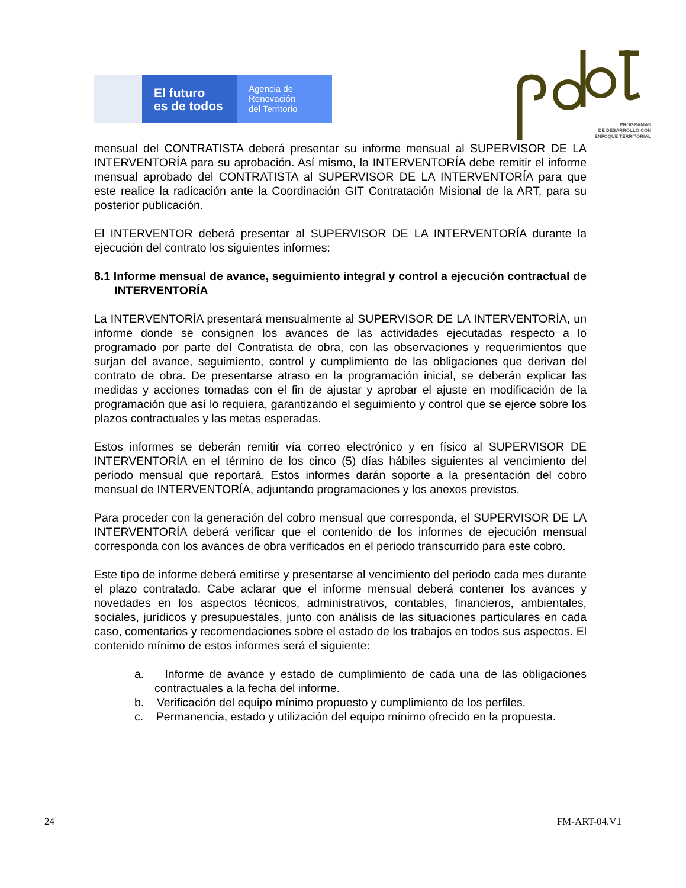El futuro
es de todos
Agencia de
Renovación
del Territorio
PROGRAMAS
DE DESARROLLO CON
ENFOQUE TERRITORIAL
mensual del CONTRATISTA deberá presentar su informe mensual al SUPERVISOR DE LA INTERVENTORÍA para su aprobación. Así mismo, la INTERVENTORÍA debe remitir el informe mensual aprobado del CONTRATISTA al SUPERVISOR DE LA INTERVENTORÍA para que este realice la radicación ante la Coordinación GIT Contratación Misional de la ART, para su posterior publicación.
El INTERVENTOR deberá presentar al SUPERVISOR DE LA INTERVENTORÍA durante la ejecución del contrato los siguientes informes:
8.1 Informe mensual de avance, seguimiento integral y control a ejecución contractual de INTERVENTORÍA
La INTERVENTORÍA presentará mensualmente al SUPERVISOR DE LA INTERVENTORÍA, un informe donde se consignen los avances de las actividades ejecutadas respecto a lo programado por parte del Contratista de obra, con las observaciones y requerimientos que surjan del avance, seguimiento, control y cumplimiento de las obligaciones que derivan del contrato de obra. De presentarse atraso en la programación inicial, se deberán explicar las medidas y acciones tomadas con el fin de ajustar y aprobar el ajuste en modificación de la programación que así lo requiera, garantizando el seguimiento y control que se ejerce sobre los plazos contractuales y las metas esperadas.
Estos informes se deberán remitir vía correo electrónico y en físico al SUPERVISOR DE INTERVENTORÍA en el término de los cinco (5) días hábiles siguientes al vencimiento del período mensual que reportará. Estos informes darán soporte a la presentación del cobro mensual de INTERVENTORÍA, adjuntando programaciones y los anexos previstos.
Para proceder con la generación del cobro mensual que corresponda, el SUPERVISOR DE LA INTERVENTORÍA deberá verificar que el contenido de los informes de ejecución mensual corresponda con los avances de obra verificados en el periodo transcurrido para este cobro.
Este tipo de informe deberá emitirse y presentarse al vencimiento del periodo cada mes durante el plazo contratado. Cabe aclarar que el informe mensual deberá contener los avances y novedades en los aspectos técnicos, administrativos, contables, financieros, ambientales, sociales, jurídicos y presupuestales, junto con análisis de las situaciones particulares en cada caso, comentarios y recomendaciones sobre el estado de los trabajos en todos sus aspectos. El contenido mínimo de estos informes será el siguiente:
a. Informe de avance y estado de cumplimiento de cada una de las obligaciones contractuales a la fecha del informe.
b. Verificación del equipo mínimo propuesto y cumplimiento de los perfiles.
c. Permanencia, estado y utilización del equipo mínimo ofrecido en la propuesta.
24 FM-ART-04.V1